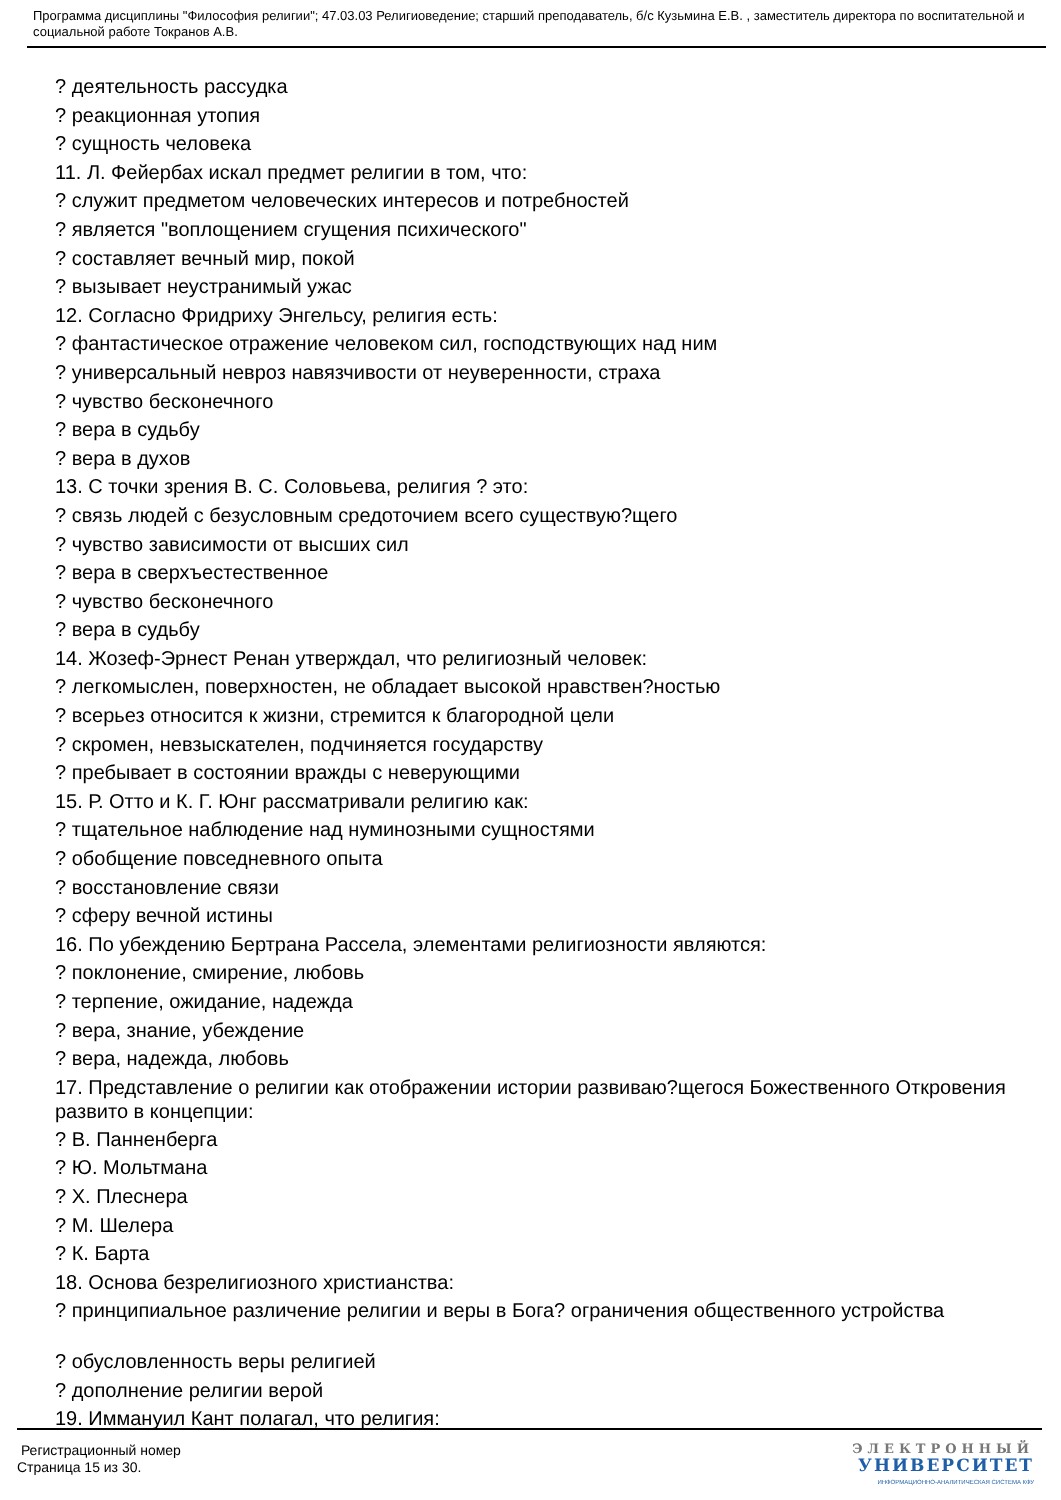Программа дисциплины "Философия религии"; 47.03.03 Религиоведение; старший преподаватель, б/с Кузьмина Е.В. , заместитель директора по воспитательной и социальной работе Токранов А.В.
? деятельность рассудка
? реакционная утопия
? сущность человека
11. Л. Фейербах искал предмет религии в том, что:
? служит предметом человеческих интересов и потребностей
? является "воплощением сгущения психического"
? составляет вечный мир, покой
? вызывает неустранимый ужас
12. Согласно Фридриху Энгельсу, религия есть:
? фантастическое отражение человеком сил, господствующих над ним
? универсальный невроз навязчивости от неуверенности, страха
? чувство бесконечного
? вера в судьбу
? вера в духов
13. С точки зрения В. С. Соловьева, религия ? это:
? связь людей с безусловным средоточием всего существую?щего
? чувство зависимости от высших сил
? вера в сверхъестественное
? чувство бесконечного
? вера в судьбу
14. Жозеф-Эрнест Ренан утверждал, что религиозный человек:
? легкомыслен, поверхностен, не обладает высокой нравствен?ностью
? всерьез относится к жизни, стремится к благородной цели
? скромен, невзыскателен, подчиняется государству
? пребывает в состоянии вражды с неверующими
15. Р. Отто и К. Г. Юнг рассматривали религию как:
? тщательное наблюдение над нуминозными сущностями
? обобщение повседневного опыта
? восстановление связи
? сферу вечной истины
16. По убеждению Бертрана Рассела, элементами религиозности являются:
? поклонение, смирение, любовь
? терпение, ожидание, надежда
? вера, знание, убеждение
? вера, надежда, любовь
17. Представление о религии как отображении истории развиваю?щегося Божественного Откровения развито в концепции:
? В. Панненберга
? Ю. Мольтмана
? Х. Плеснера
? М. Шелера
? К. Барта
18. Основа безрелигиозного христианства:
? принципиальное различение религии и веры в Бога? ограничения общественного устройства
? обусловленность веры религией
? дополнение религии верой
19. Иммануил Кант полагал, что религия:
Регистрационный номер
Страница 15 из 30.
ЭЛЕКТРОННЫЙ
УНИВЕРСИТЕТ
ИНФОРМАЦИОННО-АНАЛИТИЧЕСКАЯ СИСТЕМА КФУ